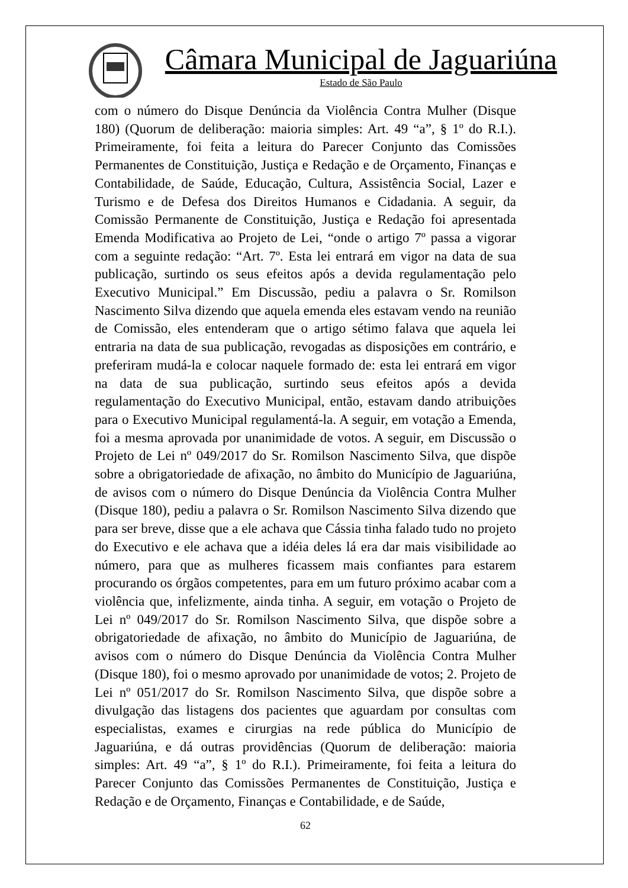Câmara Municipal de Jaguariúna
Estado de São Paulo
com o número do Disque Denúncia da Violência Contra Mulher (Disque 180) (Quorum de deliberação: maioria simples: Art. 49 “a”, § 1º do R.I.). Primeiramente, foi feita a leitura do Parecer Conjunto das Comissões Permanentes de Constituição, Justiça e Redação e de Orçamento, Finanças e Contabilidade, de Saúde, Educação, Cultura, Assistência Social, Lazer e Turismo e de Defesa dos Direitos Humanos e Cidadania. A seguir, da Comissão Permanente de Constituição, Justiça e Redação foi apresentada Emenda Modificativa ao Projeto de Lei, “onde o artigo 7º passa a vigorar com a seguinte redação: “Art. 7º. Esta lei entrará em vigor na data de sua publicação, surtindo os seus efeitos após a devida regulamentação pelo Executivo Municipal.” Em Discussão, pediu a palavra o Sr. Romilson Nascimento Silva dizendo que aquela emenda eles estavam vendo na reunião de Comissão, eles entenderam que o artigo sétimo falava que aquela lei entraria na data de sua publicação, revogadas as disposições em contrário, e preferiram mudá-la e colocar naquele formado de: esta lei entrará em vigor na data de sua publicação, surtindo seus efeitos após a devida regulamentação do Executivo Municipal, então, estavam dando atribuições para o Executivo Municipal regulamentá-la. A seguir, em votação a Emenda, foi a mesma aprovada por unanimidade de votos. A seguir, em Discussão o Projeto de Lei nº 049/2017 do Sr. Romilson Nascimento Silva, que dispõe sobre a obrigatoriedade de afixação, no âmbito do Município de Jaguariúna, de avisos com o número do Disque Denúncia da Violência Contra Mulher (Disque 180), pediu a palavra o Sr. Romilson Nascimento Silva dizendo que para ser breve, disse que a ele achava que Cássia tinha falado tudo no projeto do Executivo e ele achava que a idéia deles lá era dar mais visibilidade ao número, para que as mulheres ficassem mais confiantes para estarem procurando os órgãos competentes, para em um futuro próximo acabar com a violência que, infelizmente, ainda tinha. A seguir, em votação o Projeto de Lei nº 049/2017 do Sr. Romilson Nascimento Silva, que dispõe sobre a obrigatoriedade de afixação, no âmbito do Município de Jaguariúna, de avisos com o número do Disque Denúncia da Violência Contra Mulher (Disque 180), foi o mesmo aprovado por unanimidade de votos; 2. Projeto de Lei nº 051/2017 do Sr. Romilson Nascimento Silva, que dispõe sobre a divulgação das listagens dos pacientes que aguardam por consultas com especialistas, exames e cirurgias na rede pública do Município de Jaguariúna, e dá outras providências (Quorum de deliberação: maioria simples: Art. 49 “a”, § 1º do R.I.). Primeiramente, foi feita a leitura do Parecer Conjunto das Comissões Permanentes de Constituição, Justiça e Redação e de Orçamento, Finanças e Contabilidade, e de Saúde,
62